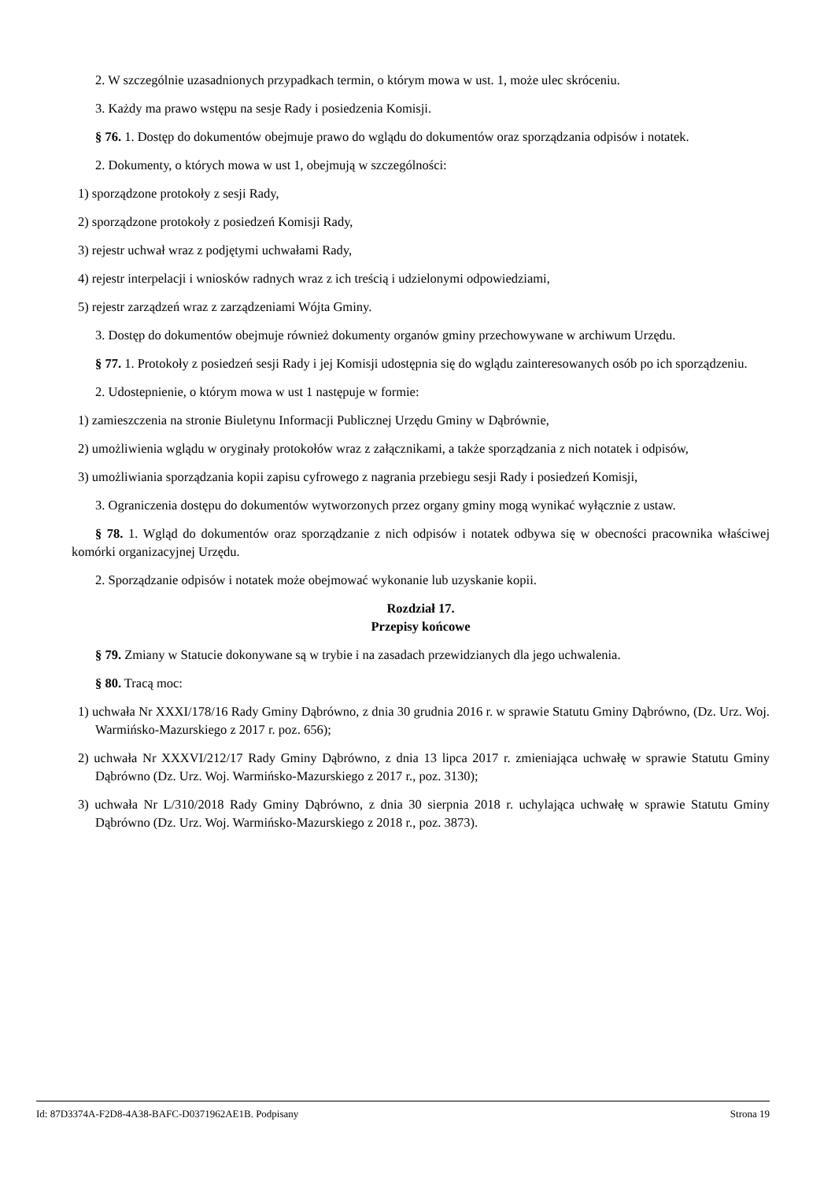2. W szczególnie uzasadnionych przypadkach termin, o którym mowa w ust. 1, może ulec skróceniu.
3. Każdy ma prawo wstępu na sesje Rady i posiedzenia Komisji.
§ 76. 1. Dostęp do dokumentów obejmuje prawo do wglądu do dokumentów oraz sporządzania odpisów i notatek.
2. Dokumenty, o których mowa w ust 1, obejmują w szczególności:
1) sporządzone protokoły z sesji Rady,
2) sporządzone protokoły z posiedzeń Komisji Rady,
3) rejestr uchwał wraz z podjętymi uchwałami Rady,
4) rejestr interpelacji i wniosków radnych wraz z ich treścią i udzielonymi odpowiedziami,
5) rejestr zarządzeń wraz z zarządzeniami Wójta Gminy.
3. Dostęp do dokumentów obejmuje również dokumenty organów gminy przechowywane w archiwum Urzędu.
§ 77. 1. Protokoły z posiedzeń sesji Rady i jej Komisji udostępnia się do wglądu zainteresowanych osób po ich sporządzeniu.
2. Udostepnienie, o którym mowa w ust 1 następuje w formie:
1) zamieszczenia na stronie Biuletynu Informacji Publicznej Urzędu Gminy w Dąbrównie,
2) umożliwienia wglądu w oryginały protokołów wraz z załącznikami, a także sporządzania z nich notatek i odpisów,
3) umożliwiania sporządzania kopii zapisu cyfrowego z nagrania przebiegu sesji Rady i posiedzeń Komisji,
3. Ograniczenia dostępu do dokumentów wytworzonych przez organy gminy mogą wynikać wyłącznie z ustaw.
§ 78. 1. Wgląd do dokumentów oraz sporządzanie z nich odpisów i notatek odbywa się w obecności pracownika właściwej komórki organizacyjnej Urzędu.
2. Sporządzanie odpisów i notatek może obejmować wykonanie lub uzyskanie kopii.
Rozdział 17.
Przepisy końcowe
§ 79. Zmiany w Statucie dokonywane są w trybie i na zasadach przewidzianych dla jego uchwalenia.
§ 80. Tracą moc:
1) uchwała Nr XXXI/178/16 Rady Gminy Dąbrówno, z dnia 30 grudnia 2016 r. w sprawie Statutu Gminy Dąbrówno, (Dz. Urz. Woj. Warmińsko-Mazurskiego z 2017 r. poz. 656);
2) uchwała Nr XXXVI/212/17 Rady Gminy Dąbrówno, z dnia 13 lipca 2017 r. zmieniająca uchwałę w sprawie Statutu Gminy Dąbrówno (Dz. Urz. Woj. Warmińsko-Mazurskiego z 2017 r., poz. 3130);
3) uchwała Nr L/310/2018 Rady Gminy Dąbrówno, z dnia 30 sierpnia 2018 r. uchylająca uchwałę w sprawie Statutu Gminy Dąbrówno (Dz. Urz. Woj. Warmińsko-Mazurskiego z 2018 r., poz. 3873).
Id: 87D3374A-F2D8-4A38-BAFC-D0371962AE1B. Podpisany Strona 19